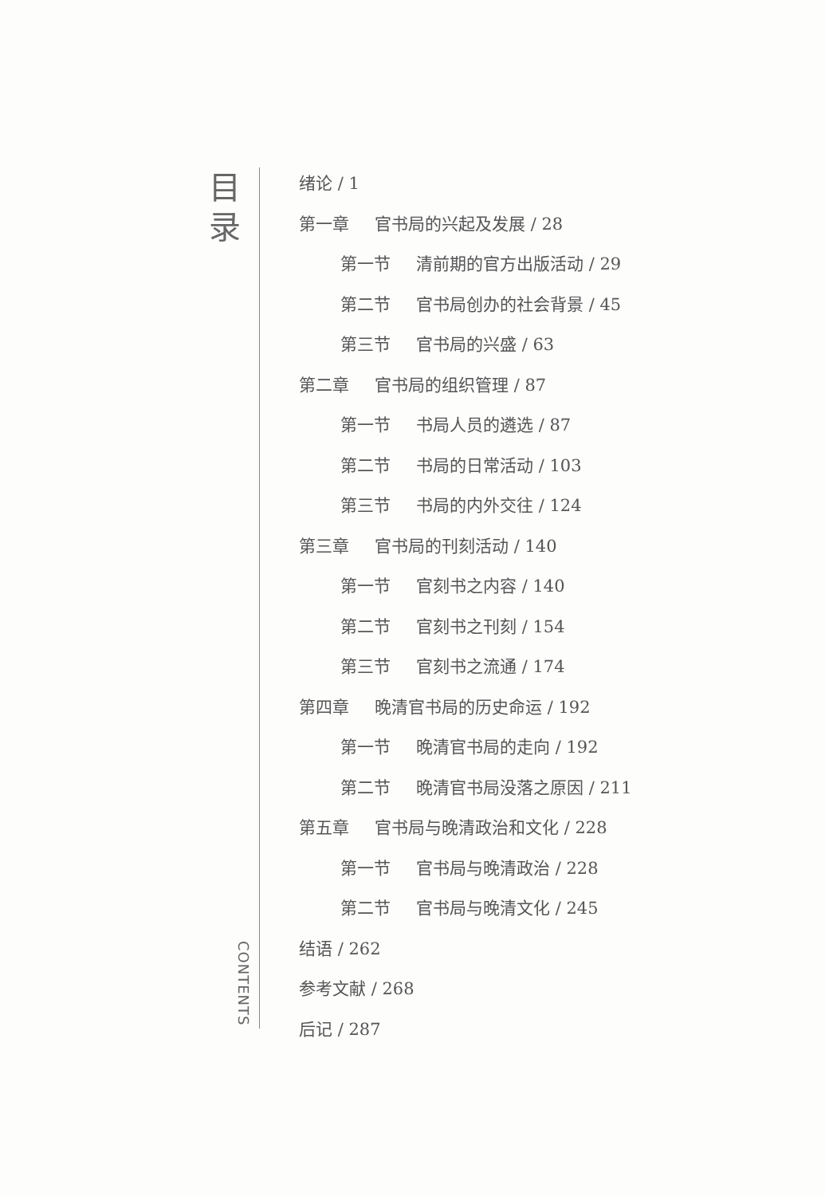目
录
CONTENTS
绪论 / 1
第一章 官书局的兴起及发展 / 28
第一节 清前期的官方出版活动 / 29
第二节 官书局创办的社会背景 / 45
第三节 官书局的兴盛 / 63
第二章 官书局的组织管理 / 87
第一节 书局人员的遴选 / 87
第二节 书局的日常活动 / 103
第三节 书局的内外交往 / 124
第三章 官书局的刊刻活动 / 140
第一节 官刻书之内容 / 140
第二节 官刻书之刊刻 / 154
第三节 官刻书之流通 / 174
第四章 晚清官书局的历史命运 / 192
第一节 晚清官书局的走向 / 192
第二节 晚清官书局没落之原因 / 211
第五章 官书局与晚清政治和文化 / 228
第一节 官书局与晚清政治 / 228
第二节 官书局与晚清文化 / 245
结语 / 262
参考文献 / 268
后记 / 287